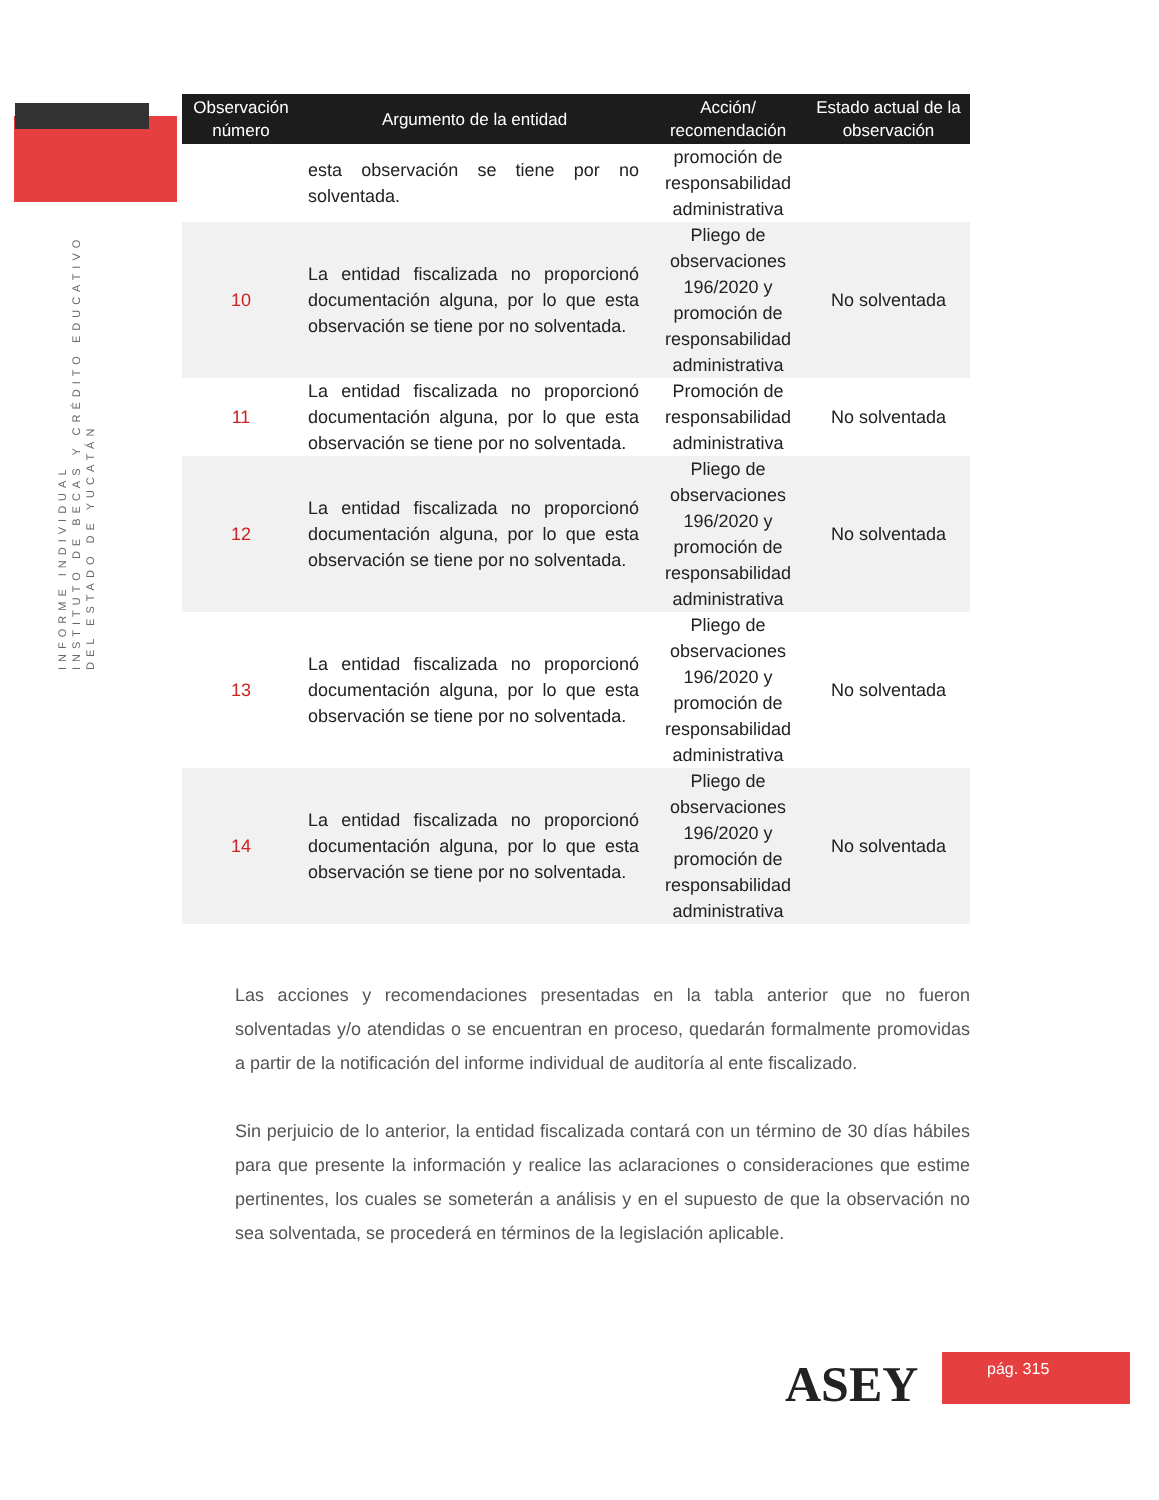INFORME INDIVIDUAL
INSTITUTO DE BECAS Y CRÉDITO EDUCATIVO
DEL ESTADO DE YUCATÁN
| Observación número | Argumento de la entidad | Acción/ recomendación | Estado actual de la observación |
| --- | --- | --- | --- |
| | esta observación se tiene por no solventada. | promoción de responsabilidad administrativa | |
| 10 | La entidad fiscalizada no proporcionó documentación alguna, por lo que esta observación se tiene por no solventada. | Pliego de observaciones 196/2020 y promoción de responsabilidad administrativa | No solventada |
| 11 | La entidad fiscalizada no proporcionó documentación alguna, por lo que esta observación se tiene por no solventada. | Promoción de responsabilidad administrativa | No solventada |
| 12 | La entidad fiscalizada no proporcionó documentación alguna, por lo que esta observación se tiene por no solventada. | Pliego de observaciones 196/2020 y promoción de responsabilidad administrativa | No solventada |
| 13 | La entidad fiscalizada no proporcionó documentación alguna, por lo que esta observación se tiene por no solventada. | Pliego de observaciones 196/2020 y promoción de responsabilidad administrativa | No solventada |
| 14 | La entidad fiscalizada no proporcionó documentación alguna, por lo que esta observación se tiene por no solventada. | Pliego de observaciones 196/2020 y promoción de responsabilidad administrativa | No solventada |
Las acciones y recomendaciones presentadas en la tabla anterior que no fueron solventadas y/o atendidas o se encuentran en proceso, quedarán formalmente promovidas a partir de la notificación del informe individual de auditoría al ente fiscalizado.
Sin perjuicio de lo anterior, la entidad fiscalizada contará con un término de 30 días hábiles para que presente la información y realice las aclaraciones o consideraciones que estime pertinentes, los cuales se someterán a análisis y en el supuesto de que la observación no sea solventada, se procederá en términos de la legislación aplicable.
ASEY pág. 315